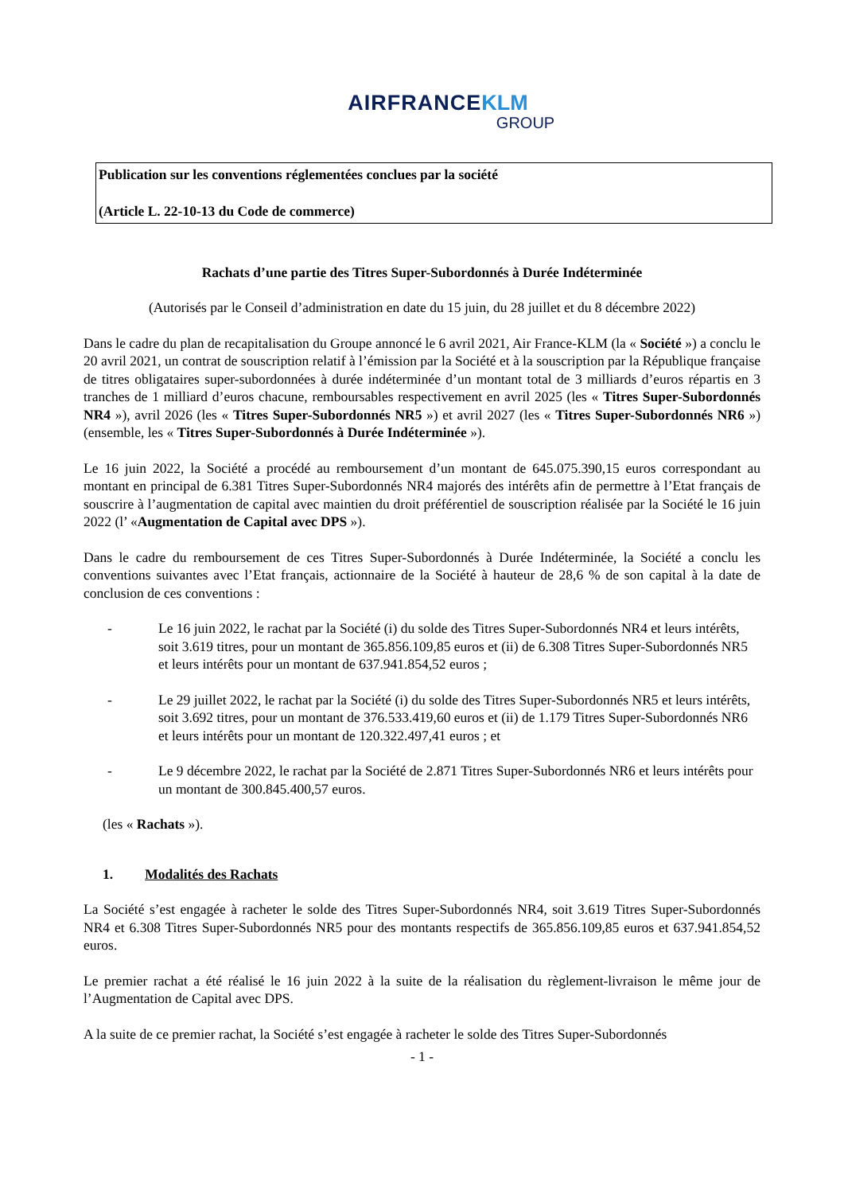AIRFRANCE KLM
GROUP
Publication sur les conventions réglementées conclues par la société
(Article L. 22-10-13 du Code de commerce)
Rachats d’une partie des Titres Super-Subordonnés à Durée Indéterminée
(Autorisés par le Conseil d’administration en date du 15 juin, du 28 juillet et du 8 décembre 2022)
Dans le cadre du plan de recapitalisation du Groupe annoncé le 6 avril 2021, Air France-KLM (la « Société ») a conclu le 20 avril 2021, un contrat de souscription relatif à l’émission par la Société et à la souscription par la République française de titres obligataires super-subordonnées à durée indéterminée d’un montant total de 3 milliards d’euros répartis en 3 tranches de 1 milliard d’euros chacune, remboursables respectivement en avril 2025 (les « Titres Super-Subordonnés NR4 »), avril 2026 (les « Titres Super-Subordonnés NR5 ») et avril 2027 (les « Titres Super-Subordonnés NR6 ») (ensemble, les « Titres Super-Subordonnés à Durée Indéterminée »).
Le 16 juin 2022, la Société a procédé au remboursement d’un montant de 645.075.390,15 euros correspondant au montant en principal de 6.381 Titres Super-Subordonnés NR4 majorés des intérêts afin de permettre à l’Etat français de souscrire à l’augmentation de capital avec maintien du droit préférentiel de souscription réalisée par la Société le 16 juin 2022 (l’ «Augmentation de Capital avec DPS »).
Dans le cadre du remboursement de ces Titres Super-Subordonnés à Durée Indéterminée, la Société a conclu les conventions suivantes avec l’Etat français, actionnaire de la Société à hauteur de 28,6 % de son capital à la date de conclusion de ces conventions :
- Le 16 juin 2022, le rachat par la Société (i) du solde des Titres Super-Subordonnés NR4 et leurs intérêts, soit 3.619 titres, pour un montant de 365.856.109,85 euros et (ii) de 6.308 Titres Super-Subordonnés NR5 et leurs intérêts pour un montant de 637.941.854,52 euros ;
- Le 29 juillet 2022, le rachat par la Société (i) du solde des Titres Super-Subordonnés NR5 et leurs intérêts, soit 3.692 titres, pour un montant de 376.533.419,60 euros et (ii) de 1.179 Titres Super-Subordonnés NR6 et leurs intérêts pour un montant de 120.322.497,41 euros ; et
- Le 9 décembre 2022, le rachat par la Société de 2.871 Titres Super-Subordonnés NR6 et leurs intérêts pour un montant de 300.845.400,57 euros.
(les « Rachats »).
1. Modalités des Rachats
La Société s’est engagée à racheter le solde des Titres Super-Subordonnés NR4, soit 3.619 Titres Super-Subordonnés NR4 et 6.308 Titres Super-Subordonnés NR5 pour des montants respectifs de 365.856.109,85 euros et 637.941.854,52 euros.
Le premier rachat a été réalisé le 16 juin 2022 à la suite de la réalisation du règlement-livraison le même jour de l’Augmentation de Capital avec DPS.
A la suite de ce premier rachat, la Société s’est engagée à racheter le solde des Titres Super-Subordonnés
- 1 -